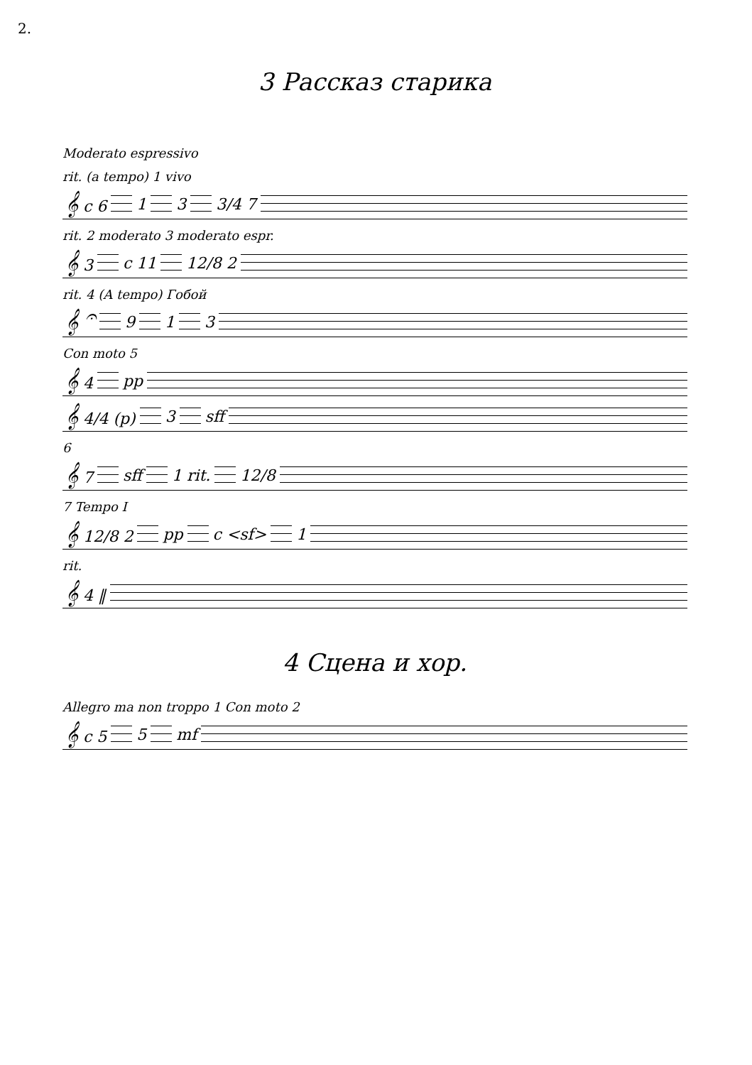2.
3 Рассказ старика
Moderato espressivo
rit. (a tempo) 1 vivo
𝄞 c 6 1 3 3/4 7
rit. 2 moderato 3 moderato espr.
𝄞 3 c 11 12/8 2
rit. 4 (A tempo) Гобой
𝄞 𝄐 9 1 3
Con moto 5
𝄞 4 pp
𝄞 4/4 (p) 3 sff
6
𝄞 7 sff 1 rit. 12/8
7 Tempo I
𝄞 12/8 2 pp c <sf> 1
rit.
𝄞 4 ‖
4 Сцена и хор.
Allegro ma non troppo 1 Con moto 2
𝄞 c 5 5 mf